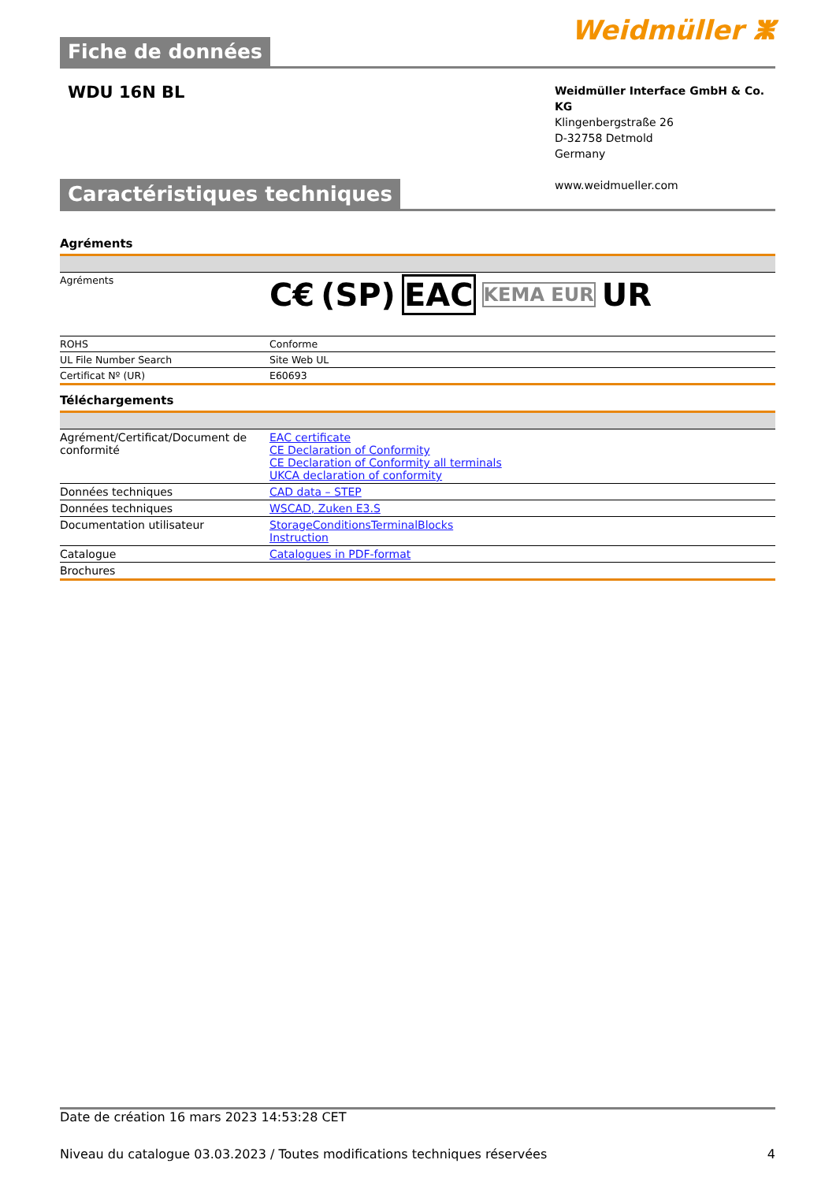Fiche de données
Weidmüller ⵥ
WDU 16N BL
Weidmüller Interface GmbH & Co. KG
Klingenbergstraße 26
D-32758 Detmold
Germany
www.weidmueller.com
Caractéristiques techniques
Agréments
| Agréments | C€ (SP) EAC KEMA EUR UR |
| ROHS | Conforme |
| UL File Number Search | Site Web UL |
| Certificat Nº (UR) | E60693 |
Téléchargements
| Agrément/Certificat/Document de conformité | EAC certificate CE Declaration of Conformity CE Declaration of Conformity all terminals UKCA declaration of conformity |
| Données techniques | CAD data – STEP |
| Données techniques | WSCAD, Zuken E3.S |
| Documentation utilisateur | StorageConditionsTerminalBlocks Instruction |
| Catalogue | Catalogues in PDF-format |
| Brochures | |
Date de création 16 mars 2023 14:53:28 CET
Niveau du catalogue 03.03.2023 / Toutes modifications techniques réservées 4